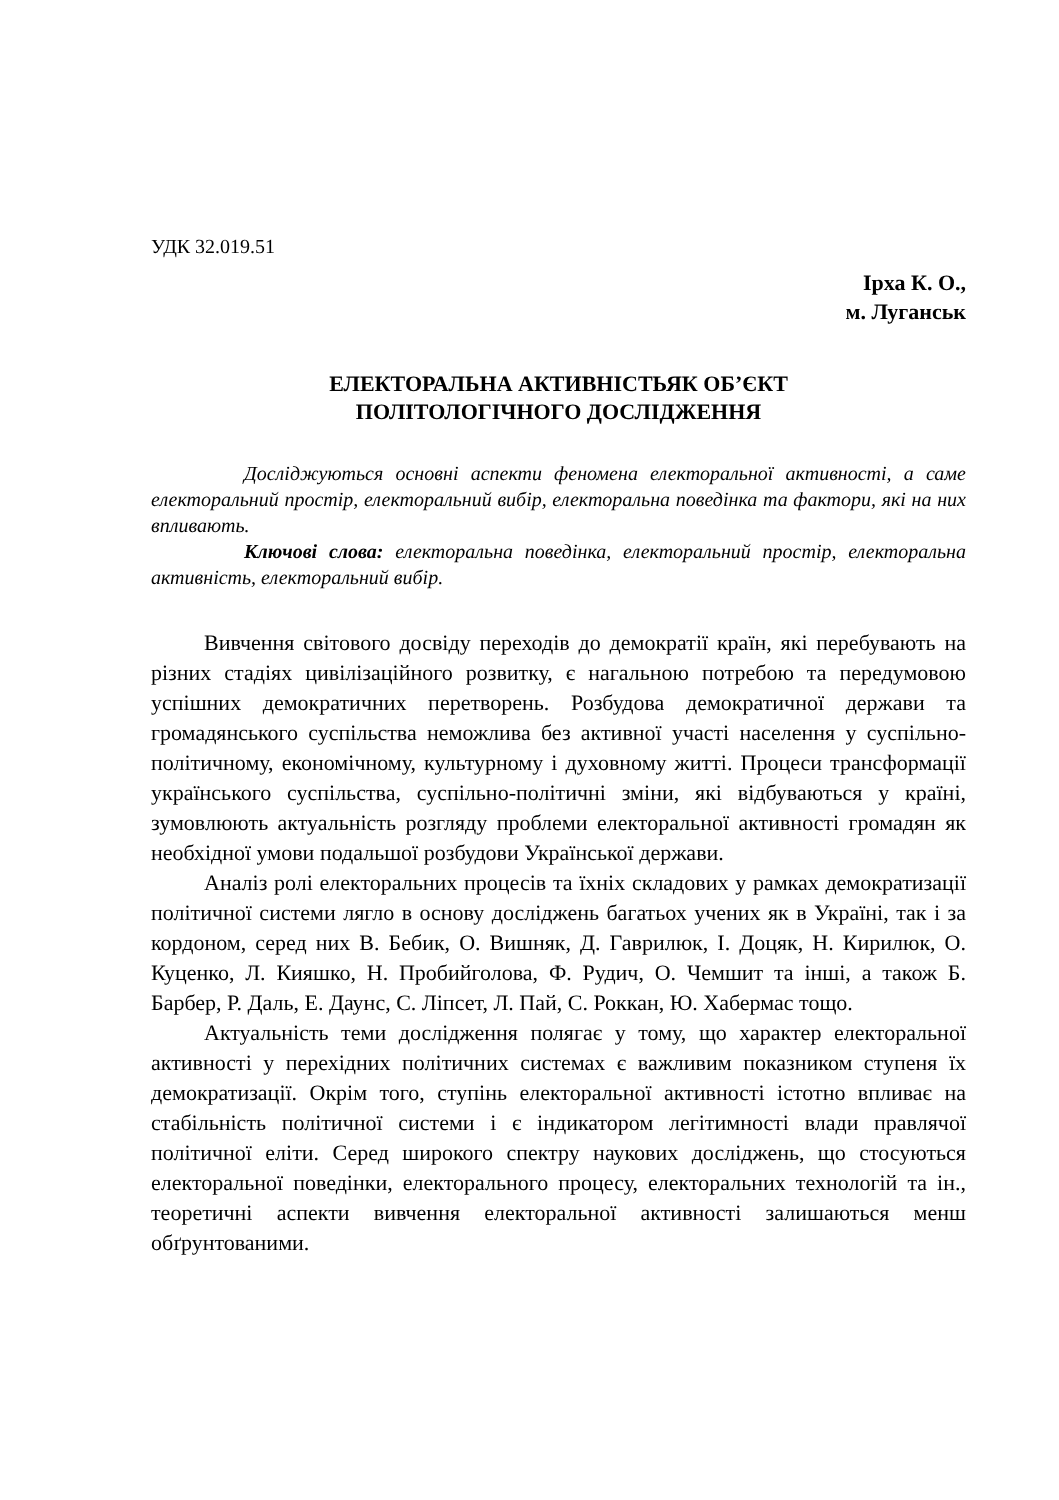УДК 32.019.51
Ірха К. О.,
м. Луганськ
ЕЛЕКТОРАЛЬНА АКТИВНІСТЬЯК ОБ’ЄКТ
ПОЛІТОЛОГІЧНОГО ДОСЛІДЖЕННЯ
Досліджуються основні аспекти феномена електоральної активності, а саме електоральний простір, електоральний вибір, електоральна поведінка та фактори, які на них впливають.
Ключові слова: електоральна поведінка, електоральний простір, електоральна активність, електоральний вибір.
Вивчення світового досвіду переходів до демократії країн, які перебувають на різних стадіях цивілізаційного розвитку, є нагальною потребою та передумовою успішних демократичних перетворень. Розбудова демократичної держави та громадянського суспільства неможлива без активної участі населення у суспільно-політичному, економічному, культурному і духовному житті. Процеси трансформації українського суспільства, суспільно-політичні зміни, які відбуваються у країні, зумовлюють актуальність розгляду проблеми електоральної активності громадян як необхідної умови подальшої розбудови Української держави.
Аналіз ролі електоральних процесів та їхніх складових у рамках демократизації політичної системи лягло в основу досліджень багатьох учених як в Україні, так і за кордоном, серед них В. Бебик, О. Вишняк, Д. Гаврилюк, І. Доцяк, Н. Кирилюк, О. Куценко, Л. Кияшко, Н. Пробийголова, Ф. Рудич, О. Чемшит та інші, а також Б. Барбер, Р. Даль, Е. Даунс, С. Ліпсет, Л. Пай, С. Роккан, Ю. Хабермас тощо.
Актуальність теми дослідження полягає у тому, що характер електоральної активності у перехідних політичних системах є важливим показником ступеня їх демократизації. Окрім того, ступінь електоральної активності істотно впливає на стабільність політичної системи і є індикатором легітимності влади правлячої політичної еліти. Серед широкого спектру наукових досліджень, що стосуються електоральної поведінки, електорального процесу, електоральних технологій та ін., теоретичні аспекти вивчення електоральної активності залишаються менш обґрунтованими.